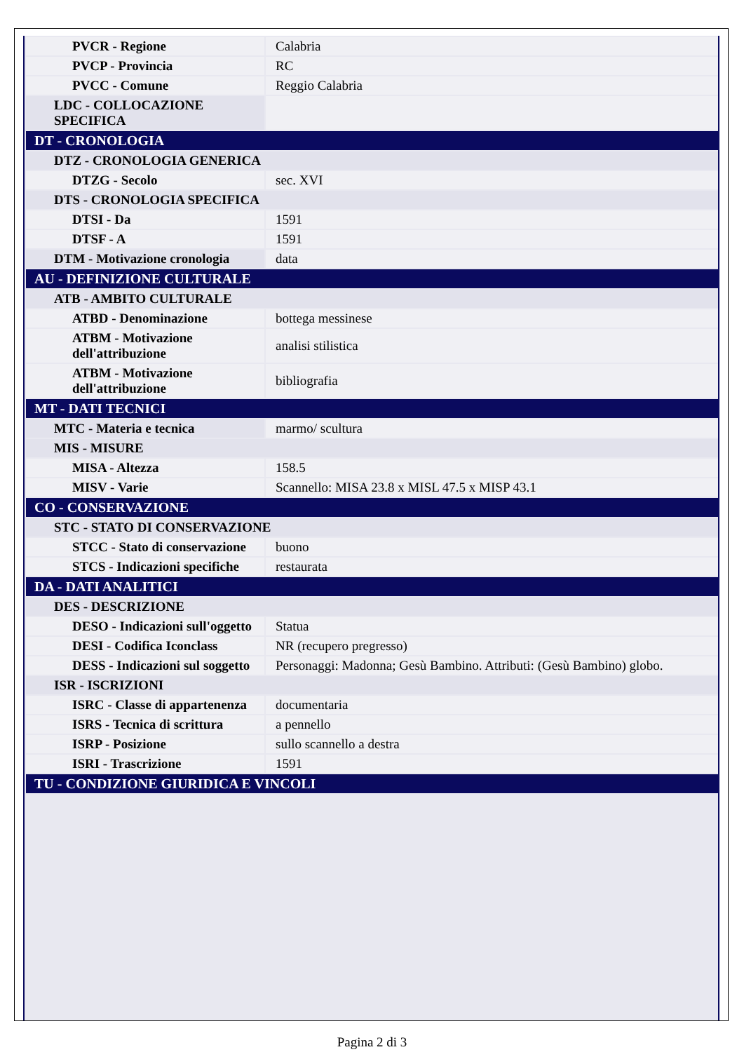| PVCR - Regione | Calabria |
| PVCP - Provincia | RC |
| PVCC - Comune | Reggio Calabria |
| LDC - COLLOCAZIONE SPECIFICA | |
| DT - CRONOLOGIA | |
| DTZ - CRONOLOGIA GENERICA | |
| DTZG - Secolo | sec. XVI |
| DTS - CRONOLOGIA SPECIFICA | |
| DTSI - Da | 1591 |
| DTSF - A | 1591 |
| DTM - Motivazione cronologia | data |
| AU - DEFINIZIONE CULTURALE | |
| ATB - AMBITO CULTURALE | |
| ATBD - Denominazione | bottega messinese |
| ATBM - Motivazione dell'attribuzione | analisi stilistica |
| ATBM - Motivazione dell'attribuzione | bibliografia |
| MT - DATI TECNICI | |
| MTC - Materia e tecnica | marmo/ scultura |
| MIS - MISURE | |
| MISA - Altezza | 158.5 |
| MISV - Varie | Scannello: MISA 23.8 x MISL 47.5 x MISP 43.1 |
| CO - CONSERVAZIONE | |
| STC - STATO DI CONSERVAZIONE | |
| STCC - Stato di conservazione | buono |
| STCS - Indicazioni specifiche | restaurata |
| DA - DATI ANALITICI | |
| DES - DESCRIZIONE | |
| DESO - Indicazioni sull'oggetto | Statua |
| DESI - Codifica Iconclass | NR (recupero pregresso) |
| DESS - Indicazioni sul soggetto | Personaggi: Madonna; Gesù Bambino. Attributi: (Gesù Bambino) globo. |
| ISR - ISCRIZIONI | |
| ISRC - Classe di appartenenza | documentaria |
| ISRS - Tecnica di scrittura | a pennello |
| ISRP - Posizione | sullo scannello a destra |
| ISRI - Trascrizione | 1591 |
| TU - CONDIZIONE GIURIDICA E VINCOLI | |
Pagina 2 di 3